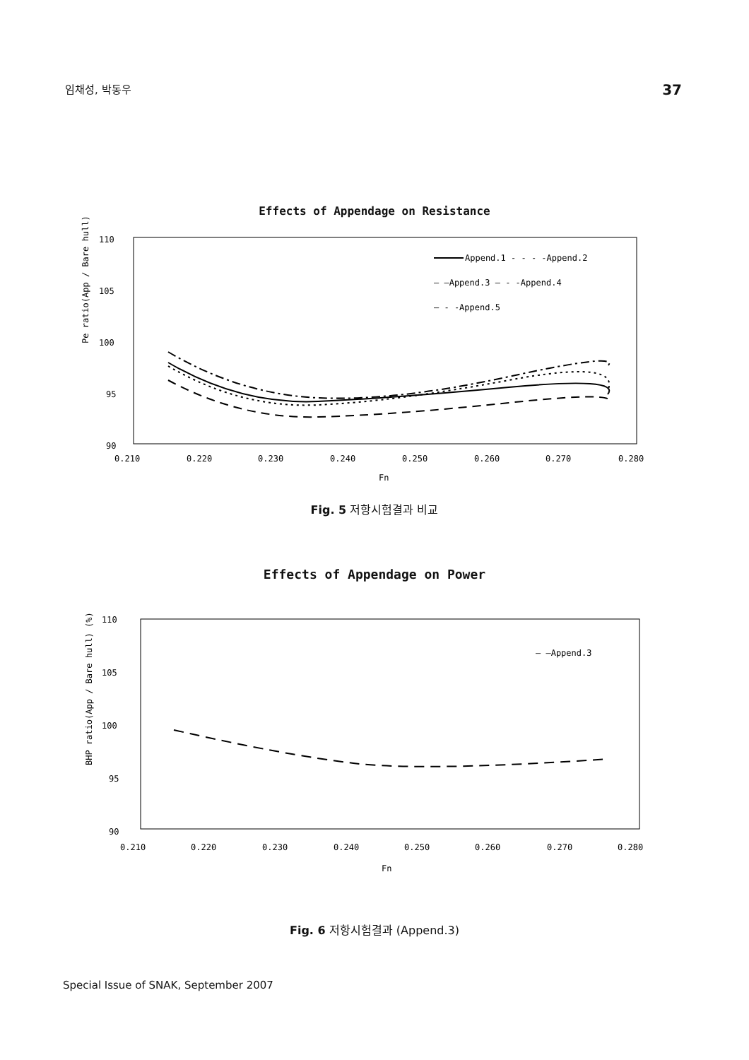임채성, 박동우 37
Effects of Appendage on Resistance
Pe ratio(App / Bare hull) (%)
110
105
100
95
90
Append.1 - - - -Append.2
— —Append.3 — - -Append.4
— - -Append.5
0.210
0.220
0.230
0.240
0.250
0.260
0.270
0.280
Fn
Fig. 5 저항시험결과 비교
Effects of Appendage on Power
BHP ratio(App / Bare hull) (%)
110
105
100
95
90
— —Append.3
0.210
0.220
0.230
0.240
0.250
0.260
0.270
0.280
Fn
Fig. 6 저항시험결과 (Append.3)
Special Issue of SNAK, September 2007